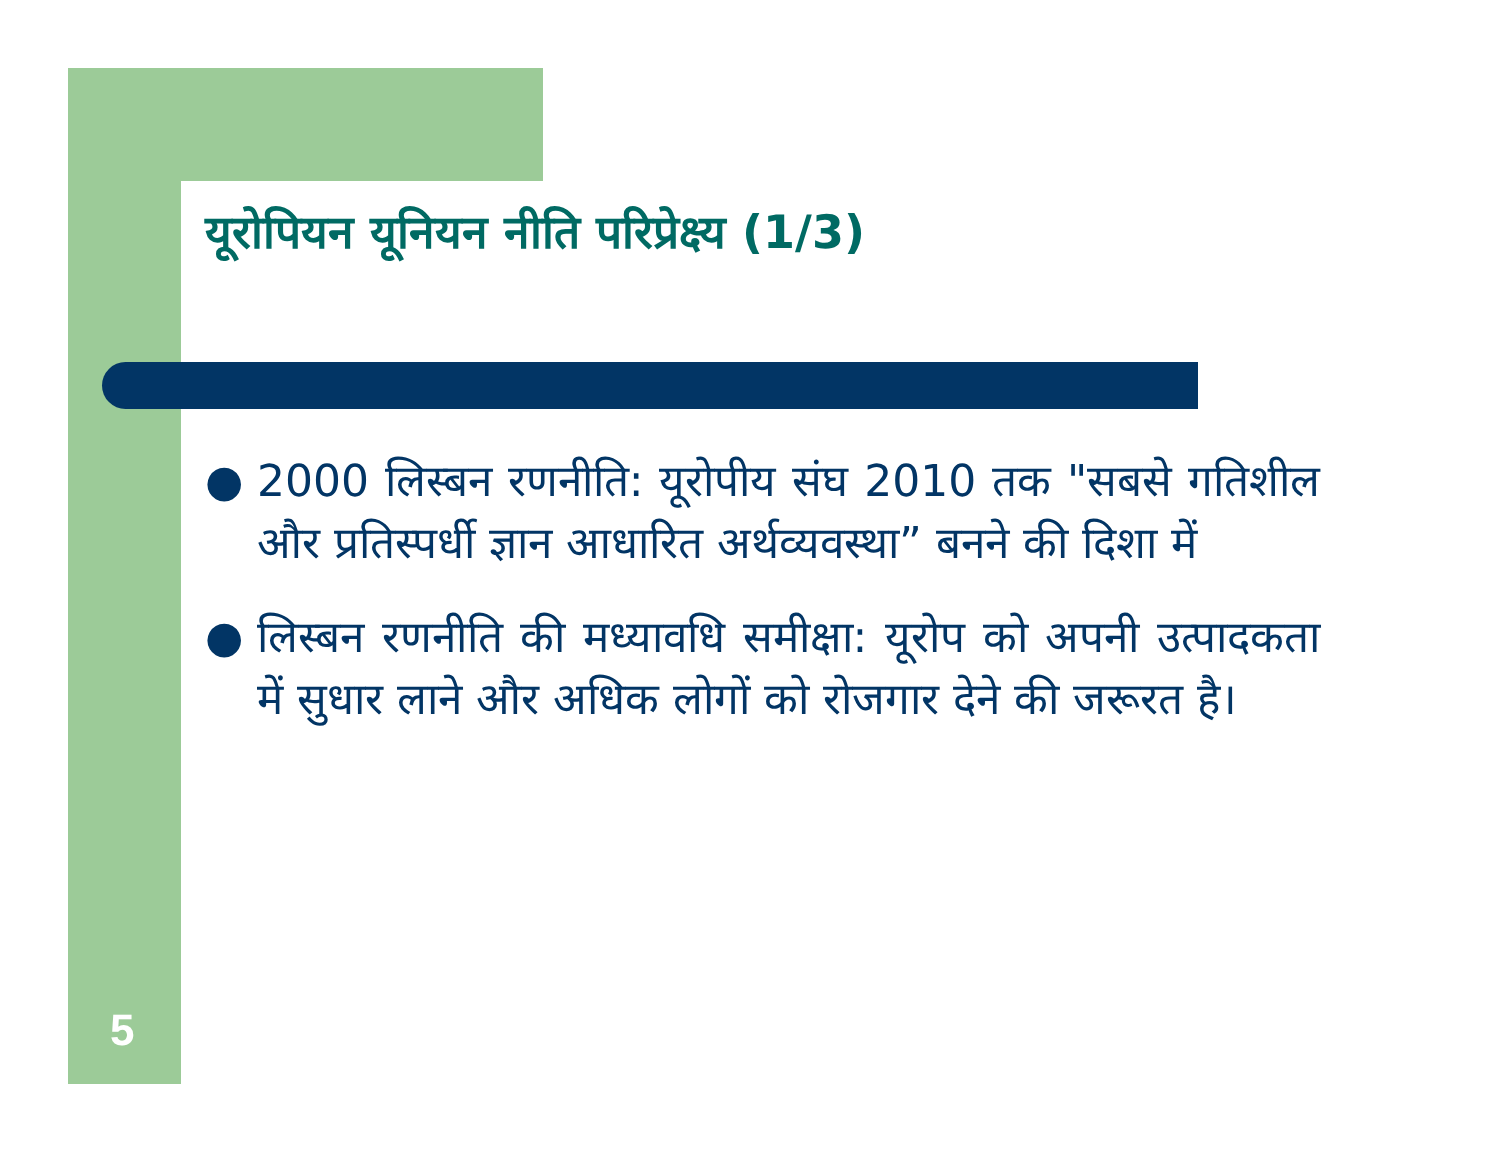यूरोपियन यूनियन नीति परिप्रेक्ष्य (1/3)
● 2000 लिस्बन रणनीति: यूरोपीय संघ 2010 तक "सबसे गतिशील और प्रतिस्पर्धी ज्ञान आधारित अर्थव्यवस्था” बनने की दिशा में
● लिस्बन रणनीति की मध्यावधि समीक्षा: यूरोप को अपनी उत्पादकता में सुधार लाने और अधिक लोगों को रोजगार देने की जरूरत है।
5